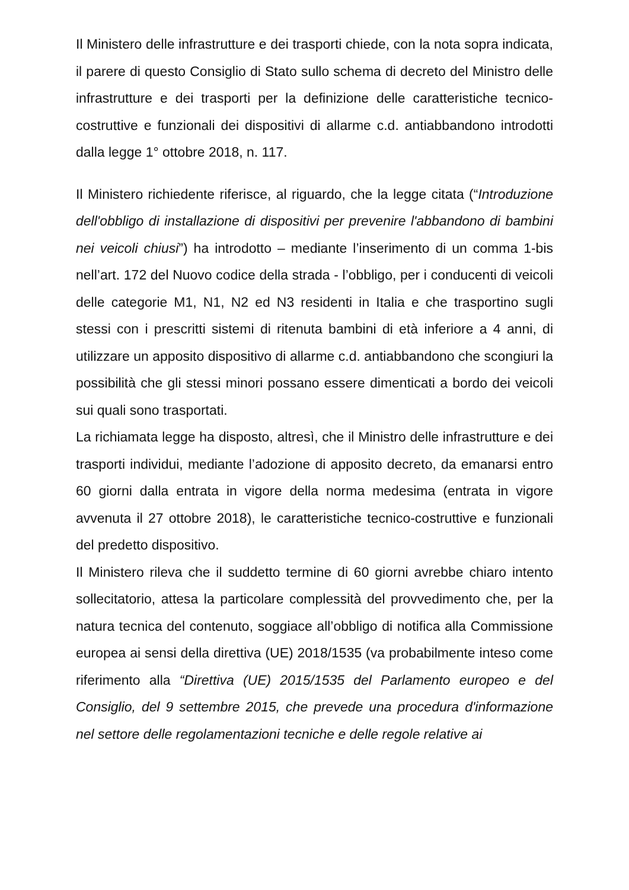Il Ministero delle infrastrutture e dei trasporti chiede, con la nota sopra indicata, il parere di questo Consiglio di Stato sullo schema di decreto del Ministro delle infrastrutture e dei trasporti per la definizione delle caratteristiche tecnico-costruttive e funzionali dei dispositivi di allarme c.d. antiabbandono introdotti dalla legge 1° ottobre 2018, n. 117.
Il Ministero richiedente riferisce, al riguardo, che la legge citata (“Introduzione dell'obbligo di installazione di dispositivi per prevenire l'abbandono di bambini nei veicoli chiusi”) ha introdotto – mediante l’inserimento di un comma 1-bis nell’art. 172 del Nuovo codice della strada - l’obbligo, per i conducenti di veicoli delle categorie M1, N1, N2 ed N3 residenti in Italia e che trasportino sugli stessi con i prescritti sistemi di ritenuta bambini di età inferiore a 4 anni, di utilizzare un apposito dispositivo di allarme c.d. antiabbandono che scongiuri la possibilità che gli stessi minori possano essere dimenticati a bordo dei veicoli sui quali sono trasportati.
La richiamata legge ha disposto, altresì, che il Ministro delle infrastrutture e dei trasporti individui, mediante l’adozione di apposito decreto, da emanarsi entro 60 giorni dalla entrata in vigore della norma medesima (entrata in vigore avvenuta il 27 ottobre 2018), le caratteristiche tecnico-costruttive e funzionali del predetto dispositivo.
Il Ministero rileva che il suddetto termine di 60 giorni avrebbe chiaro intento sollecitatorio, attesa la particolare complessità del provvedimento che, per la natura tecnica del contenuto, soggiace all’obbligo di notifica alla Commissione europea ai sensi della direttiva (UE) 2018/1535 (va probabilmente inteso come riferimento alla “Direttiva (UE) 2015/1535 del Parlamento europeo e del Consiglio, del 9 settembre 2015, che prevede una procedura d'informazione nel settore delle regolamentazioni tecniche e delle regole relative ai